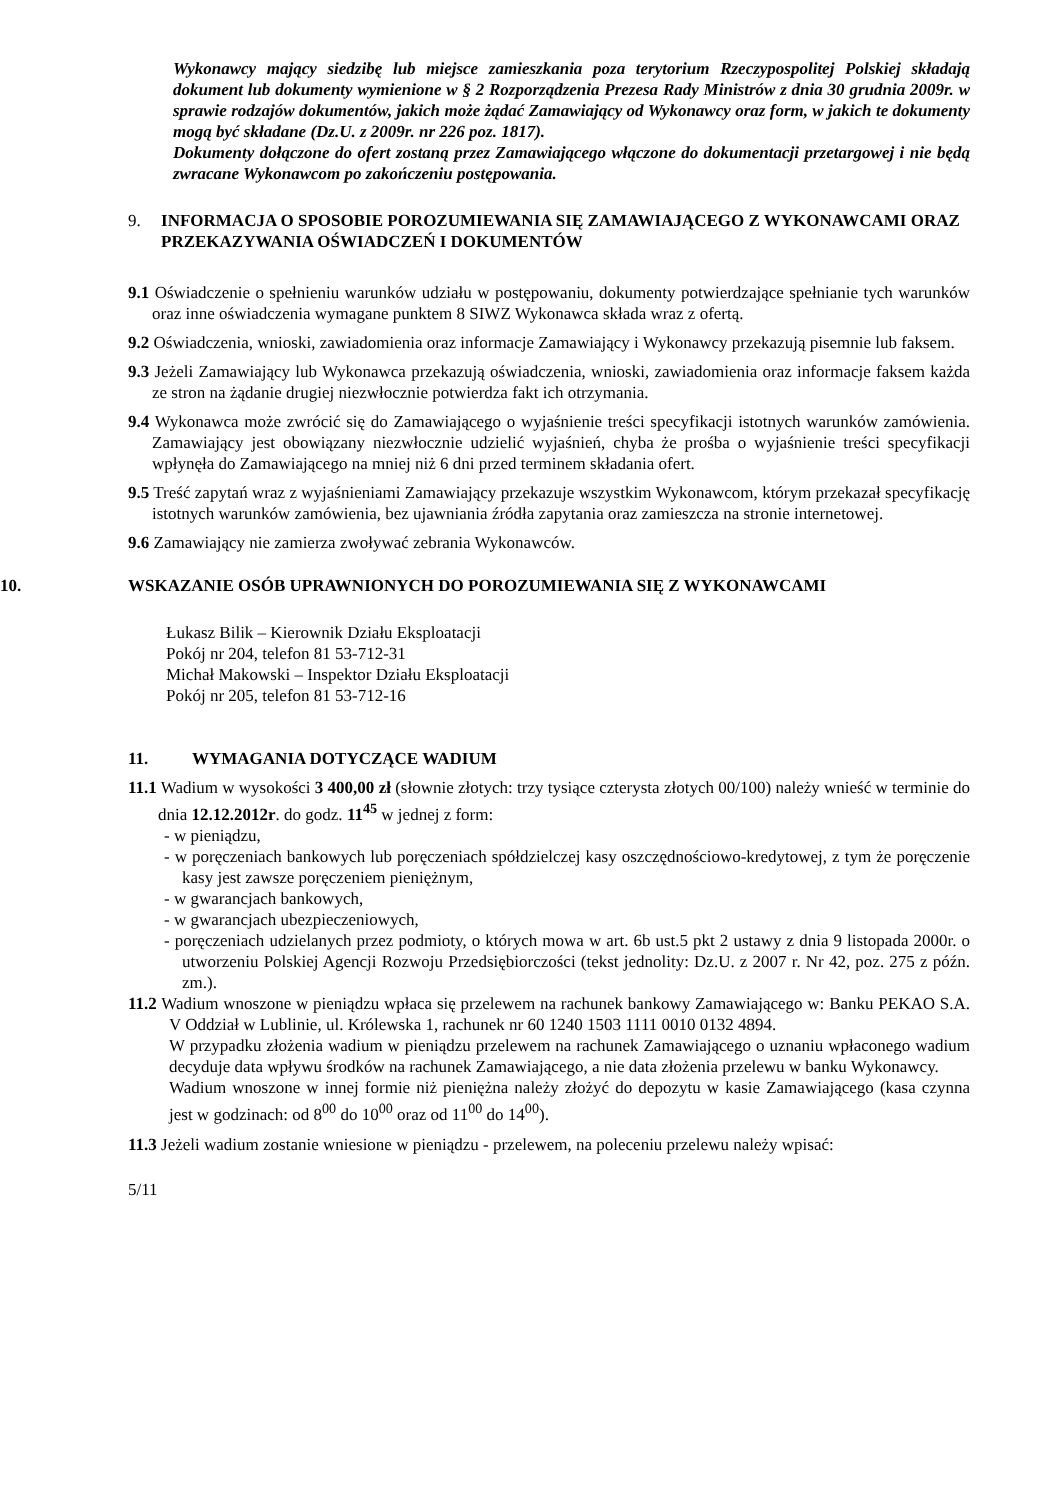Wykonawcy mający siedzibę lub miejsce zamieszkania poza terytorium Rzeczypospolitej Polskiej składają dokument lub dokumenty wymienione w § 2 Rozporządzenia Prezesa Rady Ministrów z dnia 30 grudnia 2009r. w sprawie rodzajów dokumentów, jakich może żądać Zamawiający od Wykonawcy oraz form, w jakich te dokumenty mogą być składane (Dz.U. z 2009r. nr 226 poz. 1817).
Dokumenty dołączone do ofert zostaną przez Zamawiającego włączone do dokumentacji przetargowej i nie będą zwracane Wykonawcom po zakończeniu postępowania.
9. INFORMACJA O SPOSOBIE POROZUMIEWANIA SIĘ ZAMAWIAJĄCEGO Z WYKONAWCAMI ORAZ PRZEKAZYWANIA OŚWIADCZEŃ I DOKUMENTÓW
9.1 Oświadczenie o spełnieniu warunków udziału w postępowaniu, dokumenty potwierdzające spełnianie tych warunków oraz inne oświadczenia wymagane punktem 8 SIWZ Wykonawca składa wraz z ofertą.
9.2 Oświadczenia, wnioski, zawiadomienia oraz informacje Zamawiający i Wykonawcy przekazują pisemnie lub faksem.
9.3 Jeżeli Zamawiający lub Wykonawca przekazują oświadczenia, wnioski, zawiadomienia oraz informacje faksem każda ze stron na żądanie drugiej niezwłocznie potwierdza fakt ich otrzymania.
9.4 Wykonawca może zwrócić się do Zamawiającego o wyjaśnienie treści specyfikacji istotnych warunków zamówienia. Zamawiający jest obowiązany niezwłocznie udzielić wyjaśnień, chyba że prośba o wyjaśnienie treści specyfikacji wpłynęła do Zamawiającego na mniej niż 6 dni przed terminem składania ofert.
9.5 Treść zapytań wraz z wyjaśnieniami Zamawiający przekazuje wszystkim Wykonawcom, którym przekazał specyfikację istotnych warunków zamówienia, bez ujawniania źródła zapytania oraz zamieszcza na stronie internetowej.
9.6 Zamawiający nie zamierza zwoływać zebrania Wykonawców.
10. WSKAZANIE OSÓB UPRAWNIONYCH DO POROZUMIEWANIA SIĘ Z WYKONAWCAMI
Łukasz Bilik – Kierownik Działu Eksploatacji
Pokój nr 204, telefon 81 53-712-31
Michał Makowski – Inspektor Działu Eksploatacji
Pokój nr 205, telefon 81 53-712-16
11. WYMAGANIA DOTYCZĄCE WADIUM
11.1 Wadium w wysokości 3 400,00 zł (słownie złotych: trzy tysiące czterysta złotych 00/100) należy wnieść w terminie do dnia 12.12.2012r. do godz. 11<sup>45</sup> w jednej z form:
- w pieniądzu,
- w poręczeniach bankowych lub poręczeniach spółdzielczej kasy oszczędnościowo-kredytowej, z tym że poręczenie kasy jest zawsze poręczeniem pieniężnym,
- w gwarancjach bankowych,
- w gwarancjach ubezpieczeniowych,
- poręczeniach udzielanych przez podmioty, o których mowa w art. 6b ust.5 pkt 2 ustawy z dnia 9 listopada 2000r. o utworzeniu Polskiej Agencji Rozwoju Przedsiębiorczości (tekst jednolity: Dz.U. z 2007 r. Nr 42, poz. 275 z późn. zm.).
11.2 Wadium wnoszone w pieniądzu wpłaca się przelewem na rachunek bankowy Zamawiającego w: Banku PEKAO S.A. V Oddział w Lublinie, ul. Królewska 1, rachunek nr 60 1240 1503 1111 0010 0132 4894.
W przypadku złożenia wadium w pieniądzu przelewem na rachunek Zamawiającego o uznaniu wpłaconego wadium decyduje data wpływu środków na rachunek Zamawiającego, a nie data złożenia przelewu w banku Wykonawcy.
Wadium wnoszone w innej formie niż pieniężna należy złożyć do depozytu w kasie Zamawiającego (kasa czynna jest w godzinach: od 8<sup>00</sup> do 10<sup>00</sup> oraz od 11<sup>00</sup> do 14<sup>00</sup>).
11.3 Jeżeli wadium zostanie wniesione w pieniądzu - przelewem, na poleceniu przelewu należy wpisać:
5/11